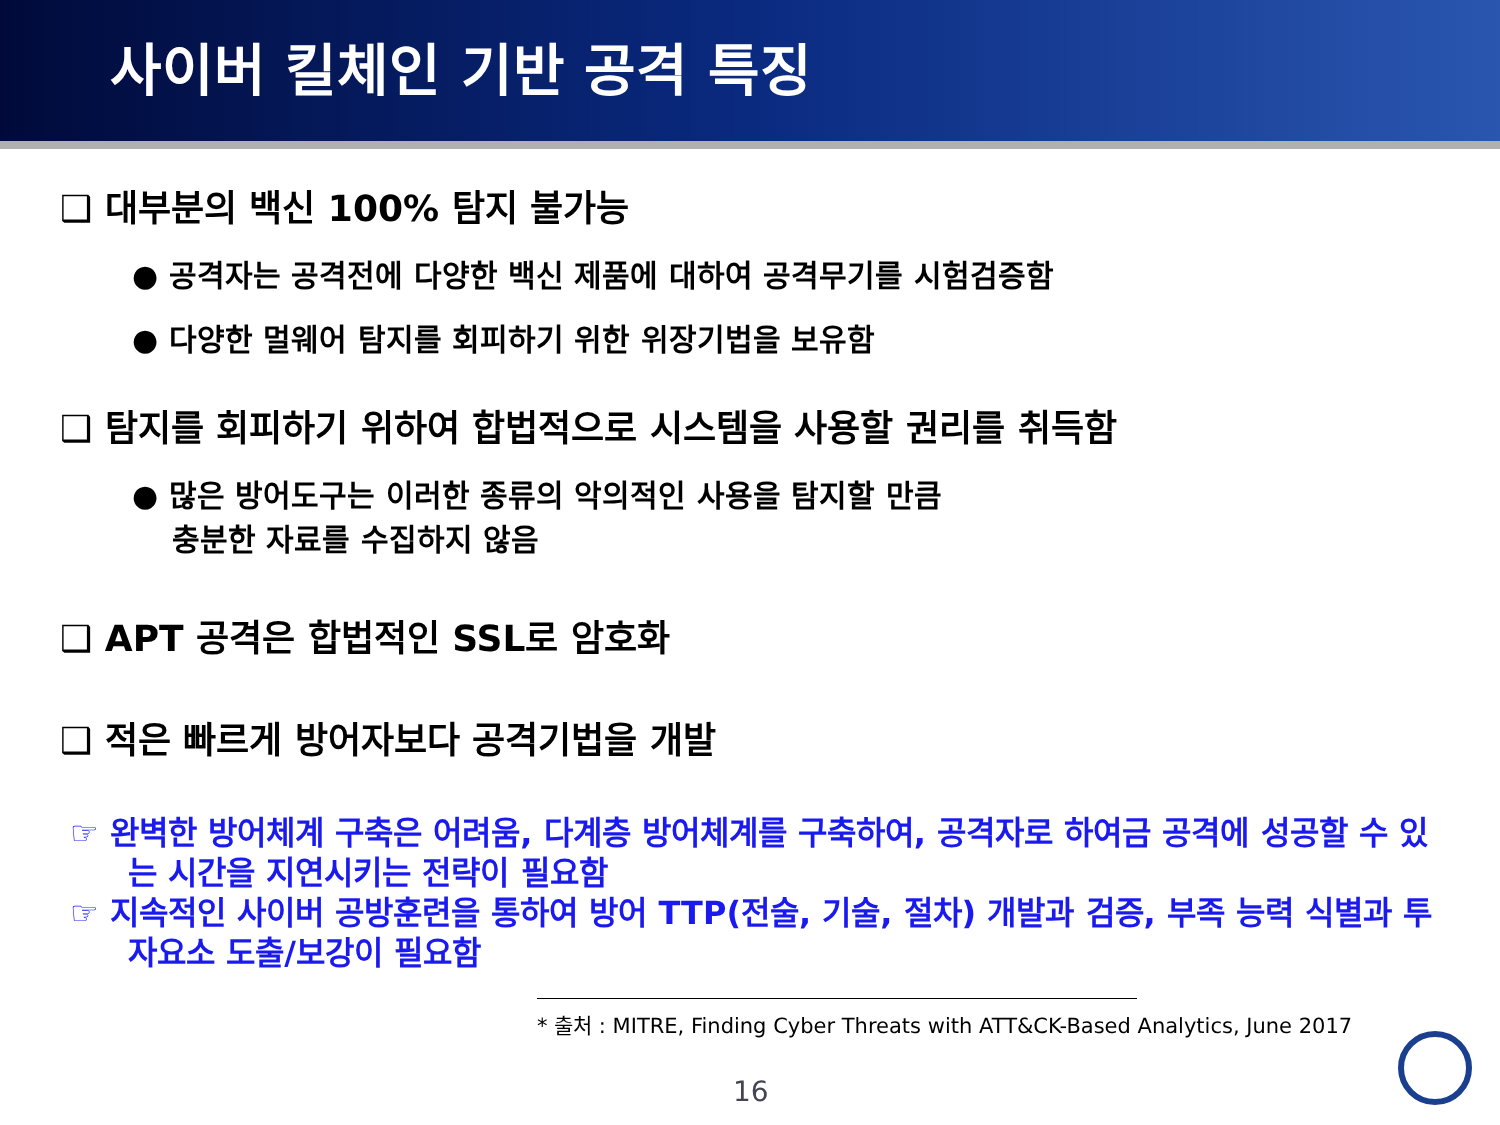사이버 킬체인 기반 공격 특징
❑ 대부분의 백신 100% 탐지 불가능
● 공격자는 공격전에 다양한 백신 제품에 대하여 공격무기를 시험검증함
● 다양한 멀웨어 탐지를 회피하기 위한 위장기법을 보유함
❑ 탐지를 회피하기 위하여 합법적으로 시스템을 사용할 권리를 취득함
● 많은 방어도구는 이러한 종류의 악의적인 사용을 탐지할 만큼
충분한 자료를 수집하지 않음
❑ APT 공격은 합법적인 SSL로 암호화
❑ 적은 빠르게 방어자보다 공격기법을 개발
☞ 완벽한 방어체계 구축은 어려움, 다계층 방어체계를 구축하여, 공격자로 하여금 공격에 성공할 수 있는 시간을 지연시키는 전략이 필요함
☞ 지속적인 사이버 공방훈련을 통하여 방어 TTP(전술, 기술, 절차) 개발과 검증, 부족 능력 식별과 투자요소 도출/보강이 필요함
* 출처 : MITRE, Finding Cyber Threats with ATT&CK-Based Analytics, June 2017
16